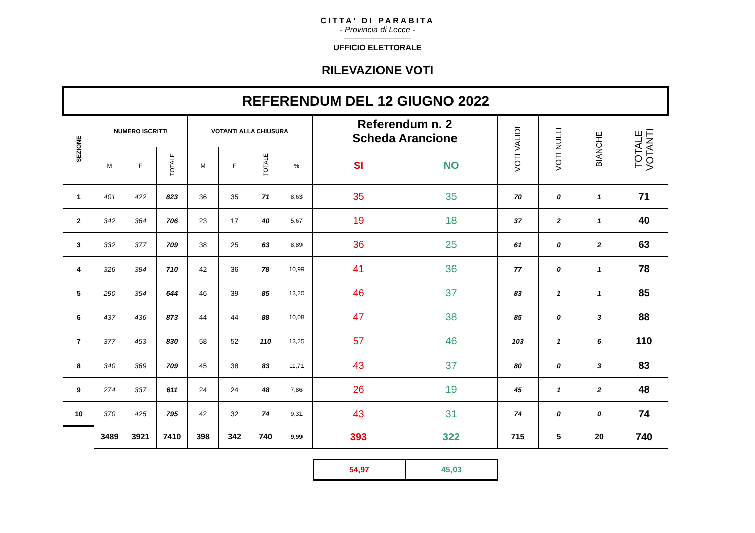CITTA' DI PARABITA
- Provincia di Lecce -
---------------------------------
UFFICIO ELETTORALE
RILEVAZIONE VOTI
| REFERENDUM DEL 12 GIUGNO 2022 | | | | | | | | | | | | | |
| --- | --- | --- | --- | --- | --- | --- | --- | --- | --- | --- | --- | --- | --- |
| SEZIONE | NUMERO ISCRITTI | | | VOTANTI ALLA CHIUSURA | | | | Referendum n. 2 Scheda Arancione | | VOTI VALIDI | VOTI NULLI | BIANCHE | TOTALE VOTANTI |
| | M | F | TOTALE | M | F | TOTALE | % | SI | NO | | | | |
| 1 | 401 | 422 | 823 | 36 | 35 | 71 | 8,63 | 35 | 35 | 70 | 0 | 1 | 71 |
| 2 | 342 | 364 | 706 | 23 | 17 | 40 | 5,67 | 19 | 18 | 37 | 2 | 1 | 40 |
| 3 | 332 | 377 | 709 | 38 | 25 | 63 | 8,89 | 36 | 25 | 61 | 0 | 2 | 63 |
| 4 | 326 | 384 | 710 | 42 | 36 | 78 | 10,99 | 41 | 36 | 77 | 0 | 1 | 78 |
| 5 | 290 | 354 | 644 | 46 | 39 | 85 | 13,20 | 46 | 37 | 83 | 1 | 1 | 85 |
| 6 | 437 | 436 | 873 | 44 | 44 | 88 | 10,08 | 47 | 38 | 85 | 0 | 3 | 88 |
| 7 | 377 | 453 | 830 | 58 | 52 | 110 | 13,25 | 57 | 46 | 103 | 1 | 6 | 110 |
| 8 | 340 | 369 | 709 | 45 | 38 | 83 | 11,71 | 43 | 37 | 80 | 0 | 3 | 83 |
| 9 | 274 | 337 | 611 | 24 | 24 | 48 | 7,86 | 26 | 19 | 45 | 1 | 2 | 48 |
| 10 | 370 | 425 | 795 | 42 | 32 | 74 | 9,31 | 43 | 31 | 74 | 0 | 0 | 74 |
| | 3489 | 3921 | 7410 | 398 | 342 | 740 | 9,99 | 393 | 322 | 715 | 5 | 20 | 740 |
| 54,97 | 45,03 |